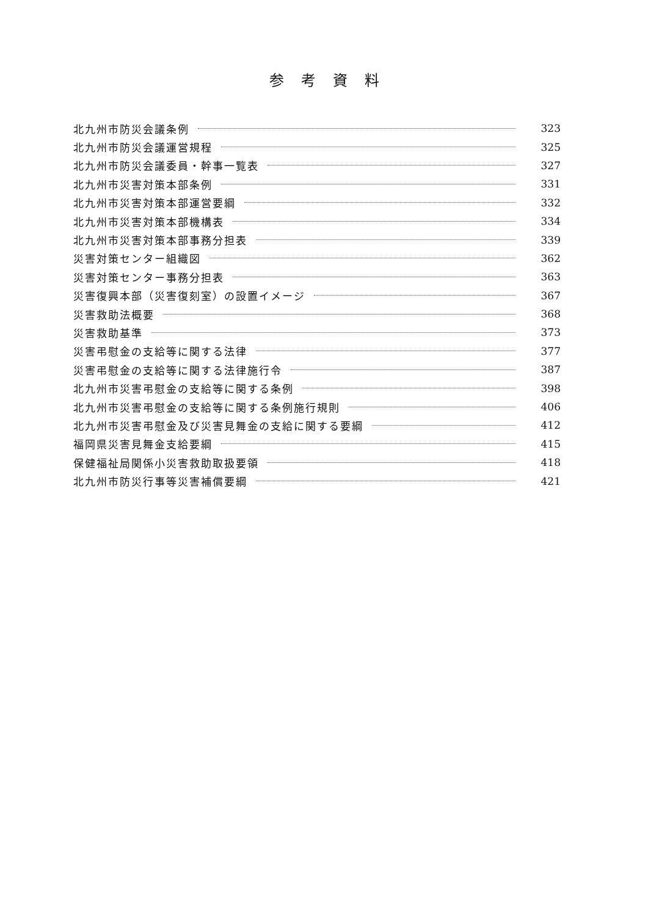参考資料
北九州市防災会議条例 323
北九州市防災会議運営規程 325
北九州市防災会議委員・幹事一覧表 327
北九州市災害対策本部条例 331
北九州市災害対策本部運営要綱 332
北九州市災害対策本部機構表 334
北九州市災害対策本部事務分担表 339
災害対策センター組織図 362
災害対策センター事務分担表 363
災害復興本部（災害復刻室）の設置イメージ 367
災害救助法概要 368
災害救助基準 373
災害弔慰金の支給等に関する法律 377
災害弔慰金の支給等に関する法律施行令 387
北九州市災害弔慰金の支給等に関する条例 398
北九州市災害弔慰金の支給等に関する条例施行規則 406
北九州市災害弔慰金及び災害見舞金の支給に関する要綱 412
福岡県災害見舞金支給要綱 415
保健福祉局関係小災害救助取扱要領 418
北九州市防災行事等災害補償要綱 421